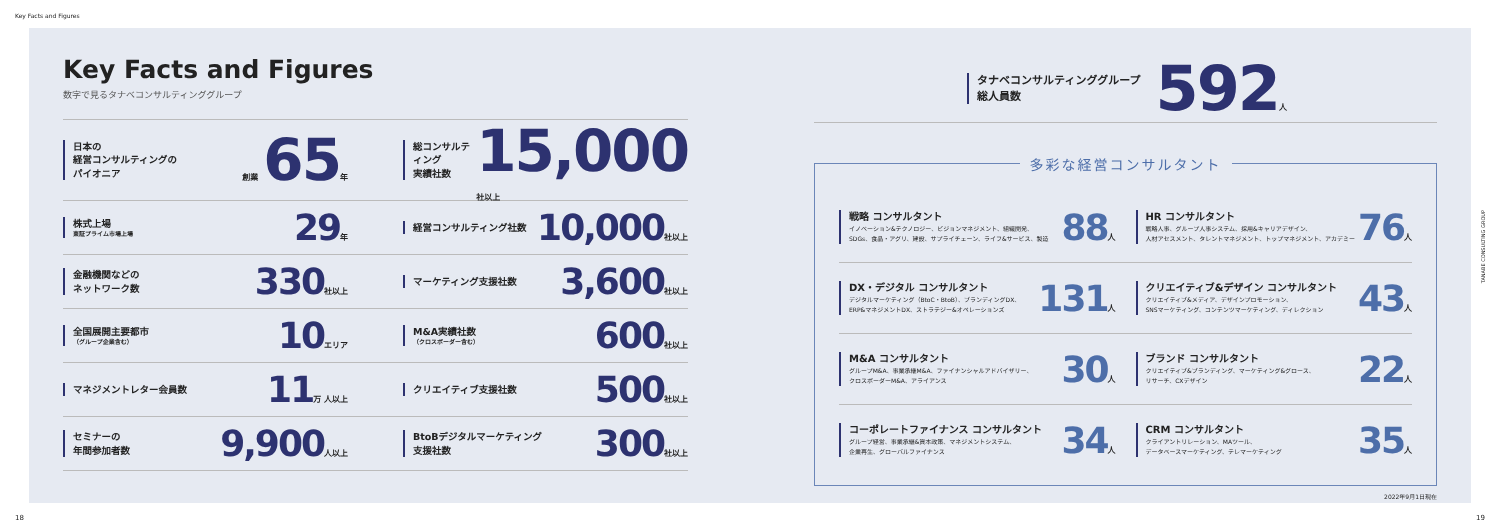Key Facts and Figures
Key Facts and Figures
数字で見るタナベコンサルティンググループ
日本の
経営コンサルティングの
パイオニア
創業 65 年
総コンサルティング
実績社数
15,000 社以上
株式上場
東証プライム市場上場
29 年
経営コンサルティング社数
10,000 社以上
金融機関などの
ネットワーク数
330 社以上
マーケティング支援社数
3,600 社以上
全国展開主要都市
（グループ企業含む）
10 エリア
M&A実績社数
（クロスボーダー含む）
600 社以上
マネジメントレター会員数
11 万 人以上
クリエイティブ支援社数
500 社以上
セミナーの
年間参加者数
9,900 人以上
BtoBデジタルマーケティング
支援社数
300 社以上
タナベコンサルティンググループ
総人員数
592 人
多彩な経営コンサルタント
戦略 コンサルタント
イノベーション&テクノロジー、ビジョンマネジメント、組織開発、
SDGs、食品・アグリ、建設、サプライチェーン、ライフ&サービス、製造
88 人
HR コンサルタント
戦略人事、グループ人事システム、採用&キャリアデザイン、
人材アセスメント、タレントマネジメント、トップマネジメント、アカデミー
76 人
DX・デジタル コンサルタント
デジタルマーケティング（BtoC・BtoB）、ブランディングDX、
ERP&マネジメントDX、ストラテジー&オペレーションズ
131 人
クリエイティブ&デザイン コンサルタント
クリエイティブ&メディア、デザインプロモーション、
SNSマーケティング、コンテンツマーケティング、ディレクション
43 人
M&A コンサルタント
グループM&A、事業承継M&A、ファイナンシャルアドバイザリー、
クロスボーダーM&A、アライアンス
30 人
ブランド コンサルタント
クリエイティブ&ブランディング、マーケティング&グロース、
リサーチ、CXデザイン
22 人
コーポレートファイナンス コンサルタント
グループ経営、事業承継&資本政策、マネジメントシステム、
企業再生、グローバルファイナンス
34 人
CRM コンサルタント
クライアントリレーション、MAツール、
データベースマーケティング、テレマーケティング
35 人
2022年9月1日現在
TANABE CONSULTING GROUP
18 19